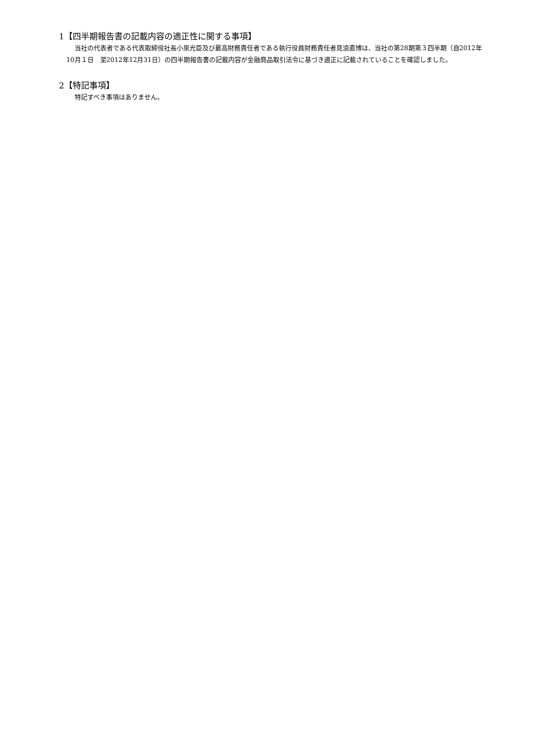1【四半期報告書の記載内容の適正性に関する事項】
当社の代表者である代表取締役社長小泉光臣及び最高財務責任者である執行役員財務責任者見浪直博は、当社の第28期第３四半期（自2012年10月１日　至2012年12月31日）の四半期報告書の記載内容が金融商品取引法令に基づき適正に記載されていることを確認しました。
2【特記事項】
特記すべき事項はありません。